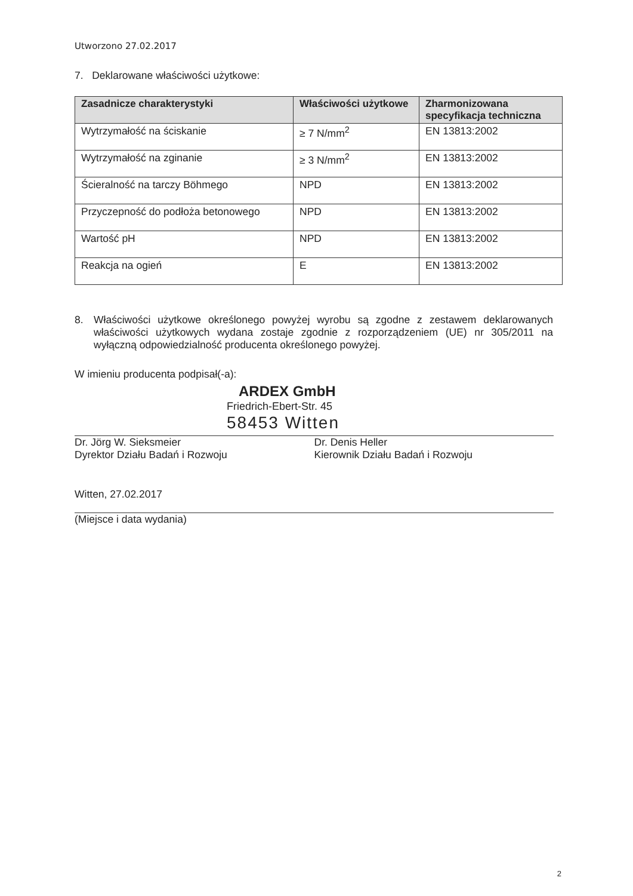Utworzono 27.02.2017
7. Deklarowane właściwości użytkowe:
| Zasadnicze charakterystyki | Właściwości użytkowe | Zharmonizowana specyfikacja techniczna |
| --- | --- | --- |
| Wytrzymałość na ściskanie | ≥ 7 N/mm<sup>2</sup> | EN 13813:2002 |
| Wytrzymałość na zginanie | ≥ 3 N/mm<sup>2</sup> | EN 13813:2002 |
| Ścieralność na tarczy Böhmego | NPD | EN 13813:2002 |
| Przyczepność do podłoża betonowego | NPD | EN 13813:2002 |
| Wartość pH | NPD | EN 13813:2002 |
| Reakcja na ogień | E | EN 13813:2002 |
8. Właściwości użytkowe określonego powyżej wyrobu są zgodne z zestawem deklarowanych właściwości użytkowych wydana zostaje zgodnie z rozporządzeniem (UE) nr 305/2011 na wyłączną odpowiedzialność producenta określonego powyżej.
W imieniu producenta podpisał(-a):
ARDEX GmbH
Friedrich-Ebert-Str. 45
58453 Witten
Dr. Jörg W. Sieksmeier
Dyrektor Działu Badań i Rozwoju
Dr. Denis Heller
Kierownik Działu Badań i Rozwoju
Witten, 27.02.2017
(Miejsce i data wydania)
2